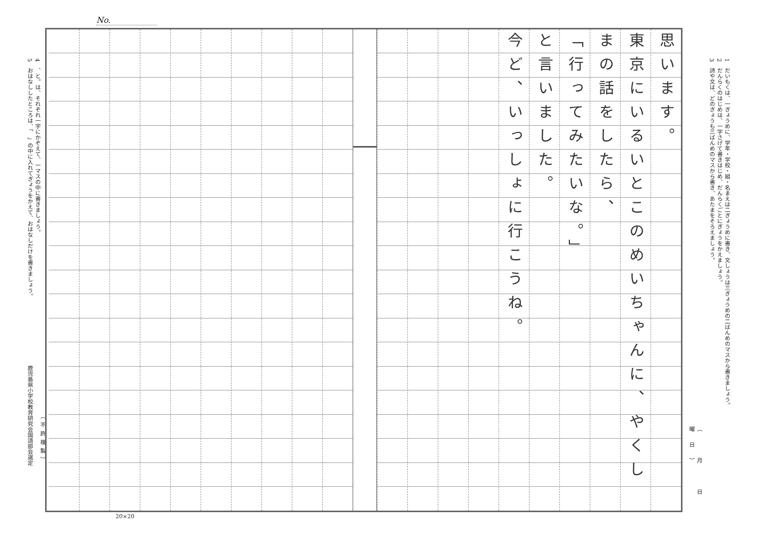No.
1　だいもくは、一ぎょうめに、学年・学校・組・名まえは二ぎょうめに書き、文しょうは三ぎょうめの二ばんめのマスから書きましょう。
2　だんらくのはじめは、一字さげて書きはじめ、だんらくごとにぎょうをかえましょう。
3　詩や文は、どのぎょうも三ばんめのマスから書き、あたまをそろえましょう。
（　月　日　曜日）
思います。
東京にいるいとこのめいちゃんに、やくし
まの話をしたら、
「行ってみたいな。」
と言いました。
今ど、いっしょに行こうね。
4　、と。は、それぞれ一字にかぞえて、一マスの中に書きましょう。
5　おはなししたところは、「　」の中に入れてぎょうをかえて、おはなしだけを書きましょう。
（不許複製）
鹿児島県小学校教育研究会国語部会選定
20×20